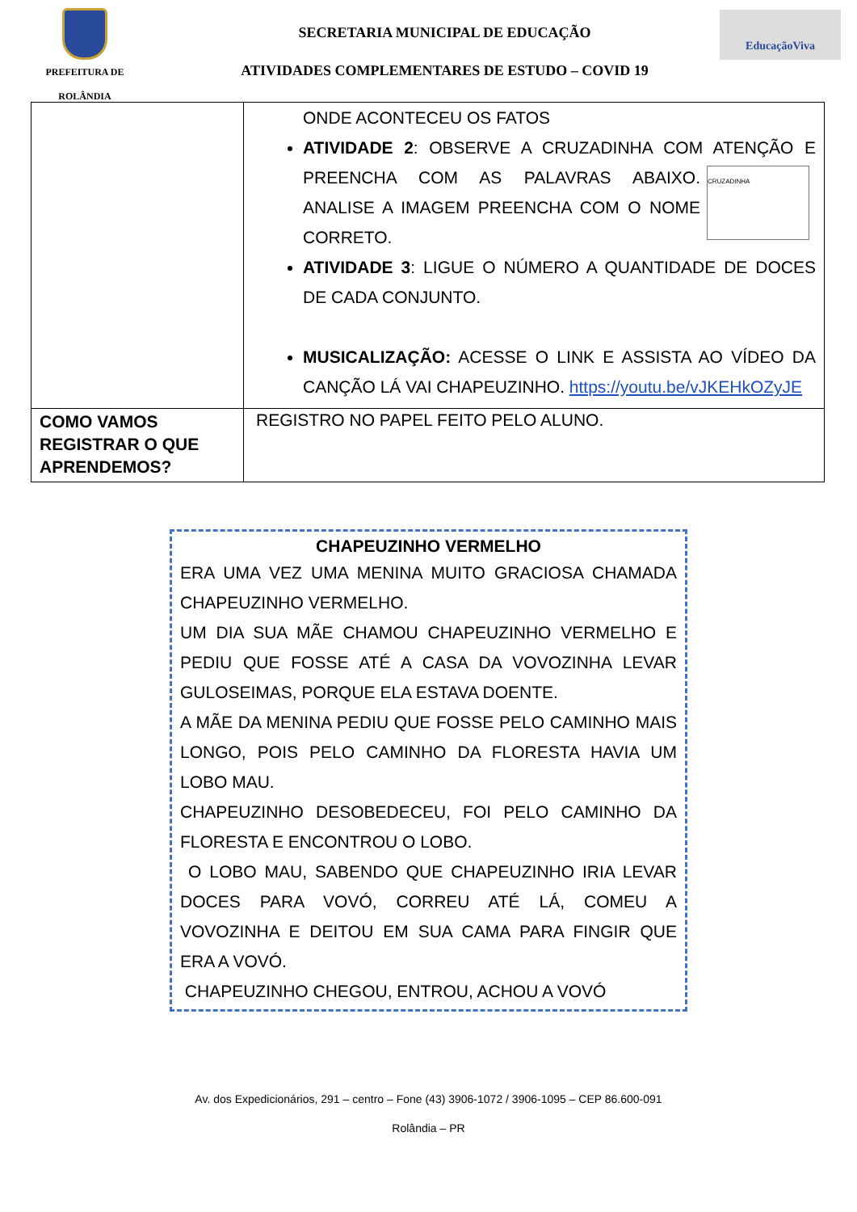PREFEITURA DE
ROLÂNDIA
SECRETARIA MUNICIPAL DE EDUCAÇÃO
ATIVIDADES COMPLEMENTARES DE ESTUDO – COVID 19
EducaçãoViva
| | ONDE ACONTECEU OS FATOS ATIVIDADE 2 : OBSERVE A CRUZADINHA COM ATENÇÃO E CRUZADINHA PREENCHA COM AS PALAVRAS ABAIXO. ANALISE A IMAGEM PREENCHA COM O NOME CORRETO. ATIVIDADE 3 : LIGUE O NÚMERO A QUANTIDADE DE DOCES DE CADA CONJUNTO. MUSICALIZAÇÃO: ACESSE O LINK E ASSISTA AO VÍDEO DA CANÇÃO LÁ VAI CHAPEUZINHO. https://youtu.be/vJKEHkOZyJE |
| COMO VAMOS REGISTRAR O QUE APRENDEMOS? | REGISTRO NO PAPEL FEITO PELO ALUNO. |
CHAPEUZINHO VERMELHO
ERA UMA VEZ UMA MENINA MUITO GRACIOSA CHAMADA CHAPEUZINHO VERMELHO.
UM DIA SUA MÃE CHAMOU CHAPEUZINHO VERMELHO E PEDIU QUE FOSSE ATÉ A CASA DA VOVOZINHA LEVAR GULOSEIMAS, PORQUE ELA ESTAVA DOENTE.
A MÃE DA MENINA PEDIU QUE FOSSE PELO CAMINHO MAIS LONGO, POIS PELO CAMINHO DA FLORESTA HAVIA UM LOBO MAU.
CHAPEUZINHO DESOBEDECEU, FOI PELO CAMINHO DA FLORESTA E ENCONTROU O LOBO.
O LOBO MAU, SABENDO QUE CHAPEUZINHO IRIA LEVAR DOCES PARA VOVÓ, CORREU ATÉ LÁ, COMEU A VOVOZINHA E DEITOU EM SUA CAMA PARA FINGIR QUE ERA A VOVÓ.
CHAPEUZINHO CHEGOU, ENTROU, ACHOU A VOVÓ
Av. dos Expedicionários, 291 – centro – Fone (43) 3906-1072 / 3906-1095 – CEP 86.600-091
Rolândia – PR